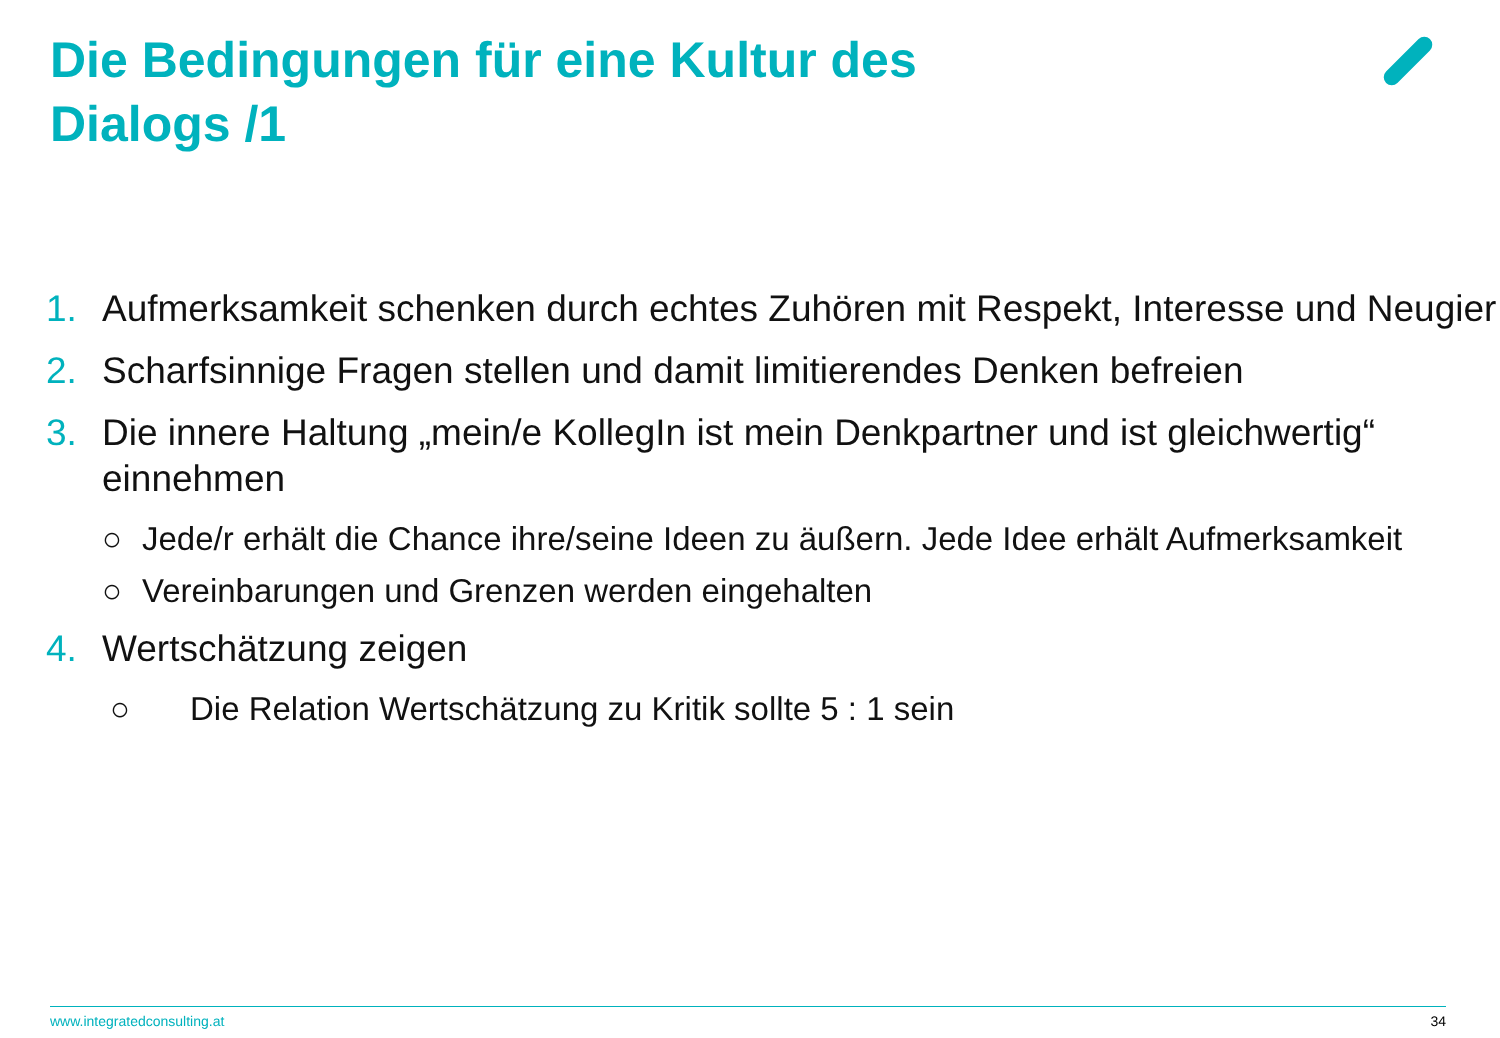Die Bedingungen für eine Kultur des Dialogs /1
1. Aufmerksamkeit schenken durch echtes Zuhören mit Respekt, Interesse und Neugier
2. Scharfsinnige Fragen stellen und damit limitierendes Denken befreien
3. Die innere Haltung „mein/e KollegIn ist mein Denkpartner und ist gleichwertig“ einnehmen
○ Jede/r erhält die Chance ihre/seine Ideen zu äußern. Jede Idee erhält Aufmerksamkeit
○ Vereinbarungen und Grenzen werden eingehalten
4. Wertschätzung zeigen
○ Die Relation Wertschätzung zu Kritik sollte 5 : 1 sein
www.integratedconsulting.at 34